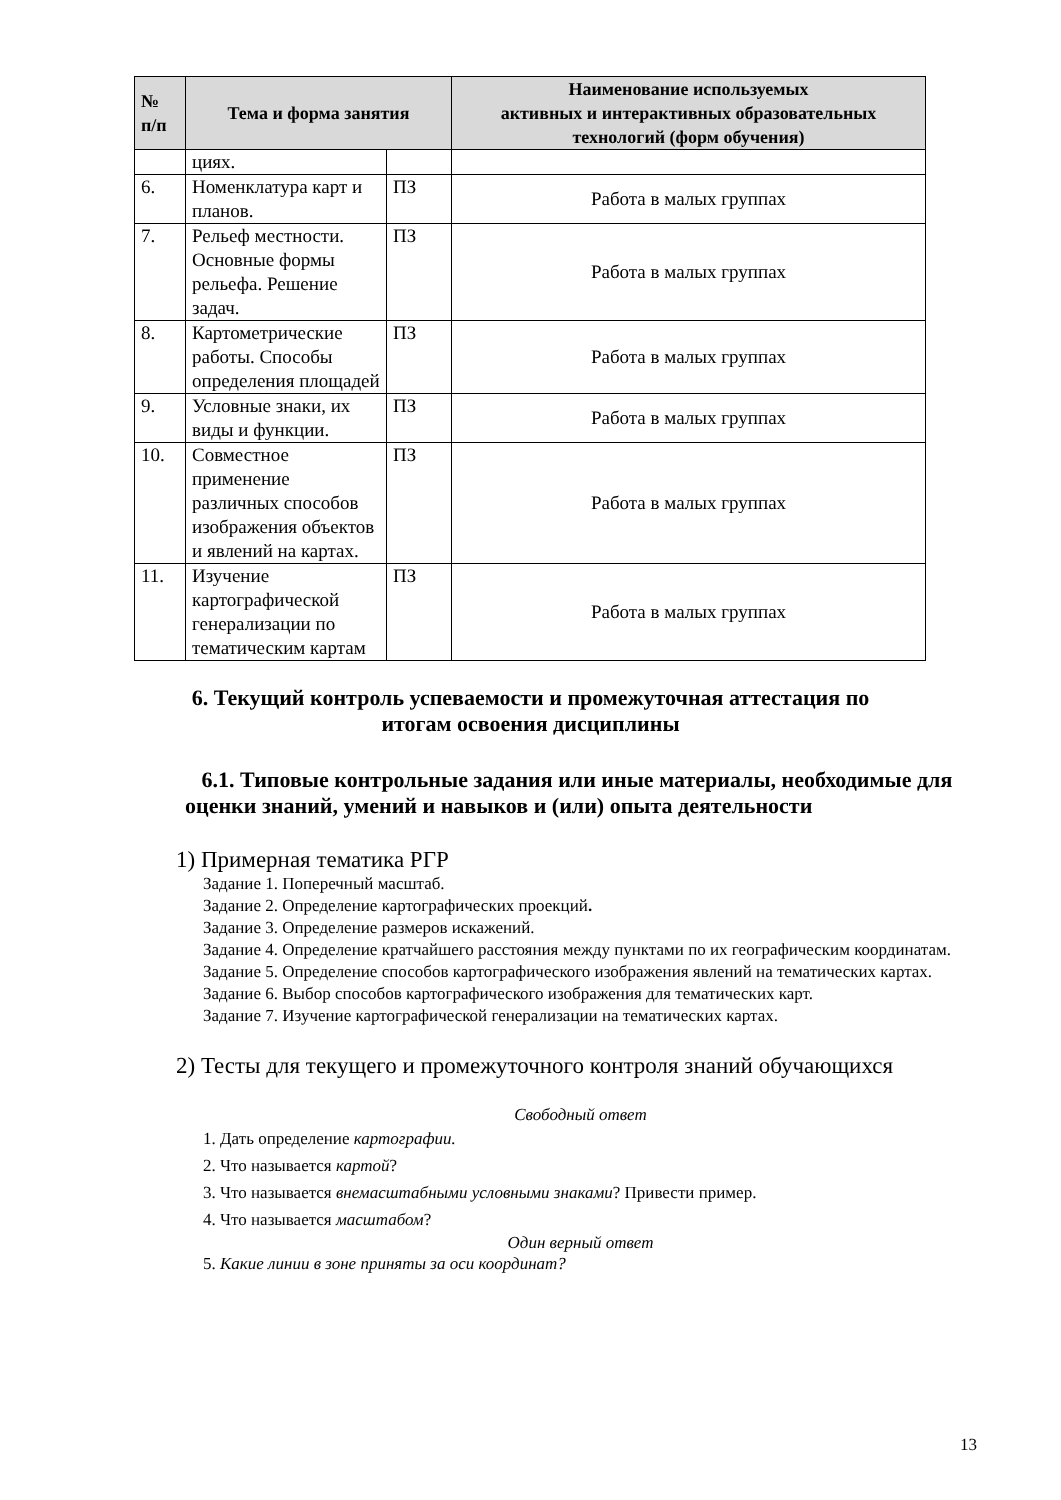| № п/п | Тема и форма занятия | | Наименование используемых активных и интерактивных образовательных технологий (форм обучения) |
| --- | --- | --- | --- |
| | циях. | | |
| 6. | Номенклатура карт и планов. | ПЗ | Работа в малых группах |
| 7. | Рельеф местности. Основные формы рельефа. Решение задач. | ПЗ | Работа в малых группах |
| 8. | Картометрические работы. Способы определения площадей | ПЗ | Работа в малых группах |
| 9. | Условные знаки, их виды и функции. | ПЗ | Работа в малых группах |
| 10. | Совместное применение различных способов изображения объектов и явлений на картах. | ПЗ | Работа в малых группах |
| 11. | Изучение картографической генерализации по тематическим картам | ПЗ | Работа в малых группах |
6. Текущий контроль успеваемости и промежуточная аттестация по
итогам освоения дисциплины
6.1. Типовые контрольные задания или иные материалы, необходимые для оценки знаний, умений и навыков и (или) опыта деятельности
1) Примерная тематика РГР
Задание 1. Поперечный масштаб.
Задание 2. Определение картографических проекций.
Задание 3. Определение размеров искажений.
Задание 4. Определение кратчайшего расстояния между пунктами по их географическим координатам.
Задание 5. Определение способов картографического изображения явлений на тематических картах.
Задание 6. Выбор способов картографического изображения для тематических карт.
Задание 7. Изучение картографической генерализации на тематических картах.
2) Тесты для текущего и промежуточного контроля знаний обучающихся
Свободный ответ
1. Дать определение картографии.
2. Что называется картой?
3. Что называется внемасштабными условными знаками? Привести пример.
4. Что называется масштабом?
Один верный ответ
5. Какие линии в зоне приняты за оси координат?
13